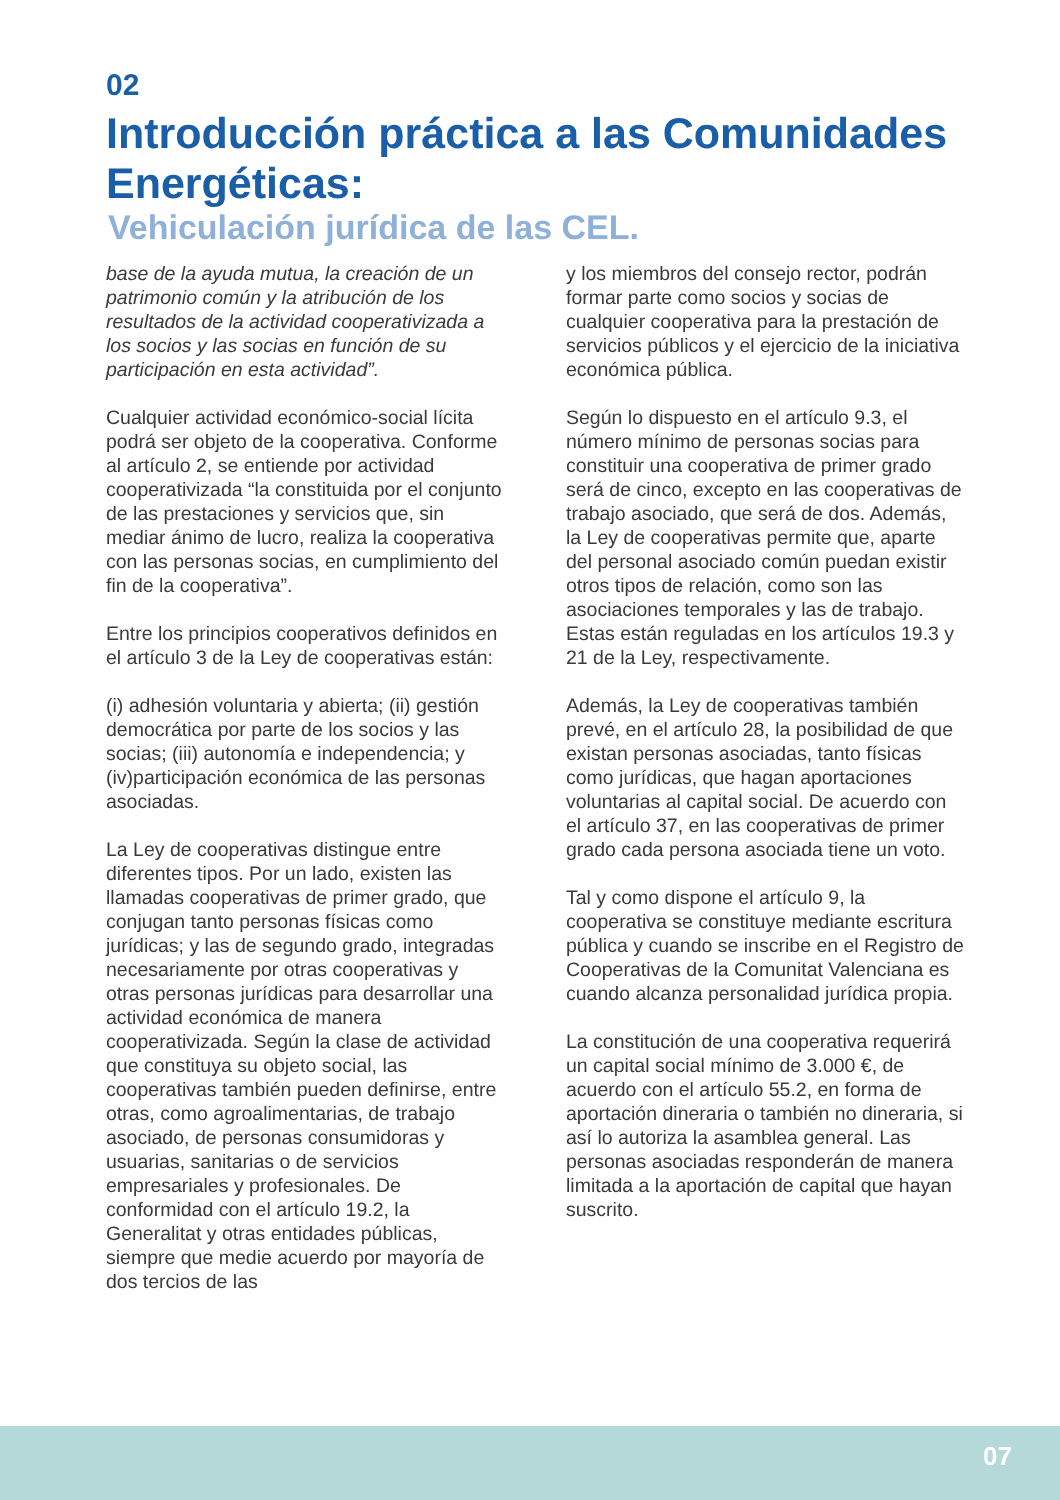02
Introducción práctica a las Comunidades Energéticas:
Vehiculación jurídica de las CEL.
base de la ayuda mutua, la creación de un patrimonio común y la atribución de los resultados de la actividad cooperativizada a los socios y las socias en función de su participación en esta actividad”.
Cualquier actividad económico-social lícita podrá ser objeto de la cooperativa. Conforme al artículo 2, se entiende por actividad cooperativizada “la constituida por el conjunto de las prestaciones y servicios que, sin mediar ánimo de lucro, realiza la cooperativa con las personas socias, en cumplimiento del fin de la cooperativa”.
Entre los principios cooperativos definidos en el artículo 3 de la Ley de cooperativas están:
(i) adhesión voluntaria y abierta; (ii) gestión democrática por parte de los socios y las socias; (iii) autonomía e independencia; y (iv)participación económica de las personas asociadas.
La Ley de cooperativas distingue entre diferentes tipos. Por un lado, existen las llamadas cooperativas de primer grado, que conjugan tanto personas físicas como jurídicas; y las de segundo grado, integradas necesariamente por otras cooperativas y otras personas jurídicas para desarrollar una actividad económica de manera cooperativizada. Según la clase de actividad que constituya su objeto social, las cooperativas también pueden definirse, entre otras, como agroalimentarias, de trabajo asociado, de personas consumidoras y usuarias, sanitarias o de servicios empresariales y profesionales. De conformidad con el artículo 19.2, la Generalitat y otras entidades públicas, siempre que medie acuerdo por mayoría de dos tercios de las
y los miembros del consejo rector, podrán formar parte como socios y socias de cualquier cooperativa para la prestación de servicios públicos y el ejercicio de la iniciativa económica pública.
Según lo dispuesto en el artículo 9.3, el número mínimo de personas socias para constituir una cooperativa de primer grado será de cinco, excepto en las cooperativas de trabajo asociado, que será de dos. Además, la Ley de cooperativas permite que, aparte del personal asociado común puedan existir otros tipos de relación, como son las asociaciones temporales y las de trabajo. Estas están reguladas en los artículos 19.3 y 21 de la Ley, respectivamente.
Además, la Ley de cooperativas también prevé, en el artículo 28, la posibilidad de que existan personas asociadas, tanto físicas como jurídicas, que hagan aportaciones voluntarias al capital social. De acuerdo con el artículo 37, en las cooperativas de primer grado cada persona asociada tiene un voto.
Tal y como dispone el artículo 9, la cooperativa se constituye mediante escritura pública y cuando se inscribe en el Registro de Cooperativas de la Comunitat Valenciana es cuando alcanza personalidad jurídica propia.
La constitución de una cooperativa requerirá un capital social mínimo de 3.000 €, de acuerdo con el artículo 55.2, en forma de aportación dineraria o también no dineraria, si así lo autoriza la asamblea general. Las personas asociadas responderán de manera limitada a la aportación de capital que hayan suscrito.
07